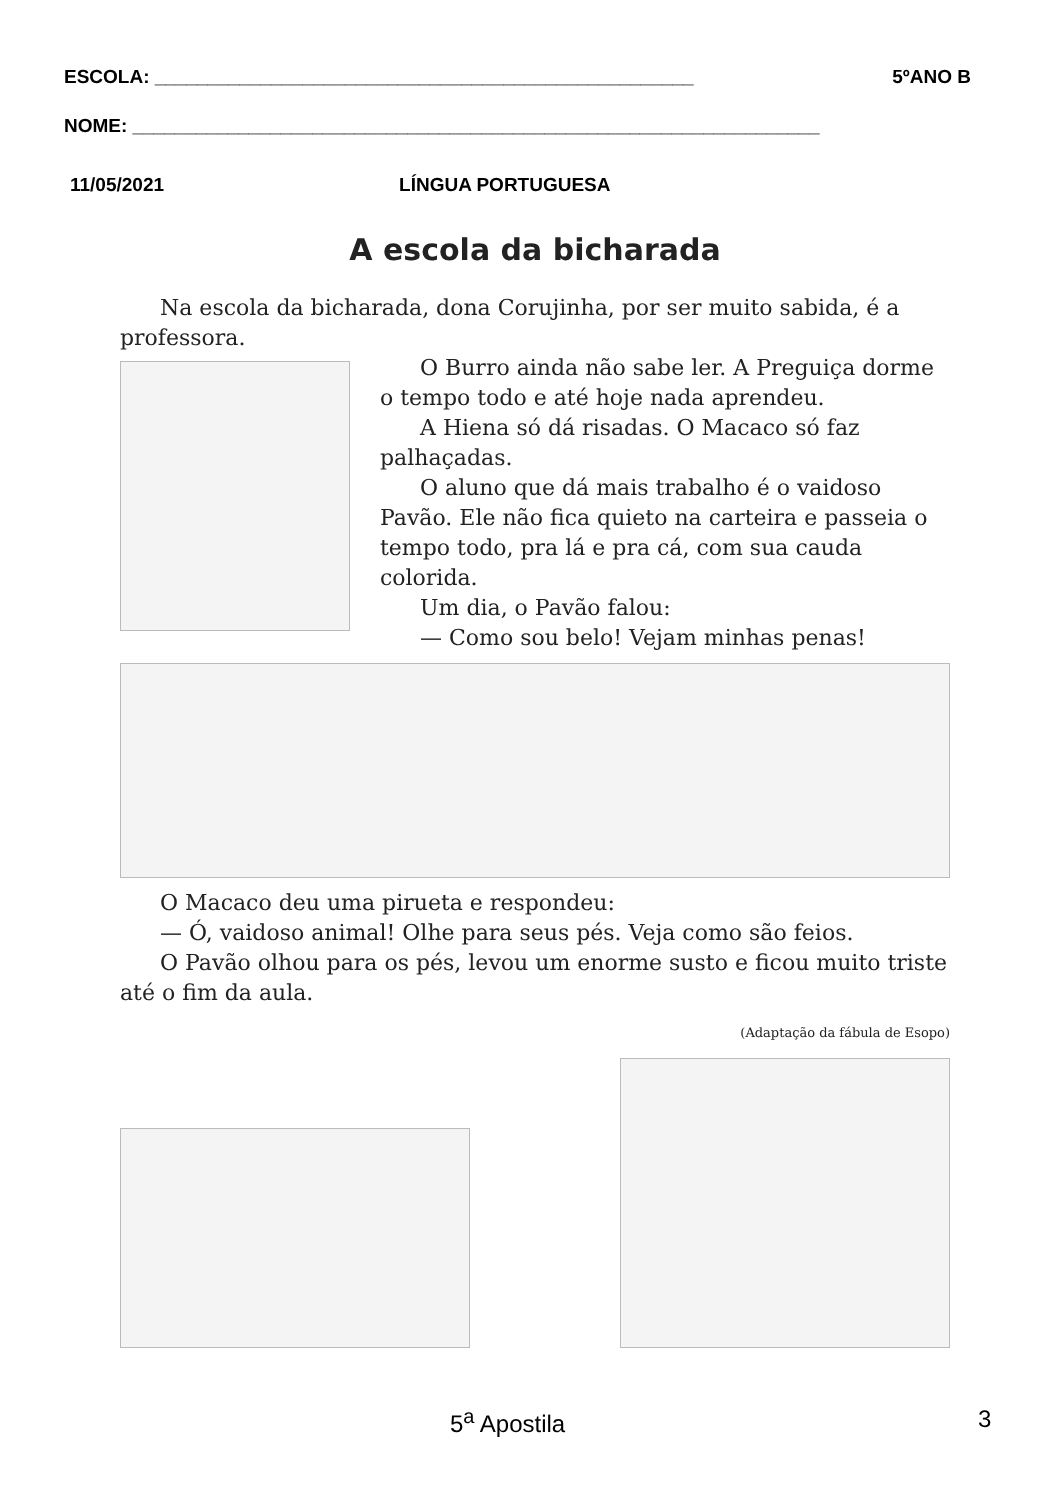ESCOLA: ___________________________________________________ 5ºANO B
NOME: _________________________________________________________________
11/05/2021 LÍNGUA PORTUGUESA
A escola da bicharada
Na escola da bicharada, dona Corujinha, por ser muito sabida, é a professora.
O Burro ainda não sabe ler. A Preguiça dorme o tempo todo e até hoje nada aprendeu.
A Hiena só dá risadas. O Macaco só faz palhaçadas.
O aluno que dá mais trabalho é o vaidoso Pavão. Ele não fica quieto na carteira e passeia o tempo todo, pra lá e pra cá, com sua cauda colorida.
Um dia, o Pavão falou:
— Como sou belo! Vejam minhas penas!
O Macaco deu uma pirueta e respondeu:
— Ó, vaidoso animal! Olhe para seus pés. Veja como são feios.
O Pavão olhou para os pés, levou um enorme susto e ficou muito triste até o fim da aula.
(Adaptação da fábula de Esopo)
5<sup>a</sup> Apostila 3